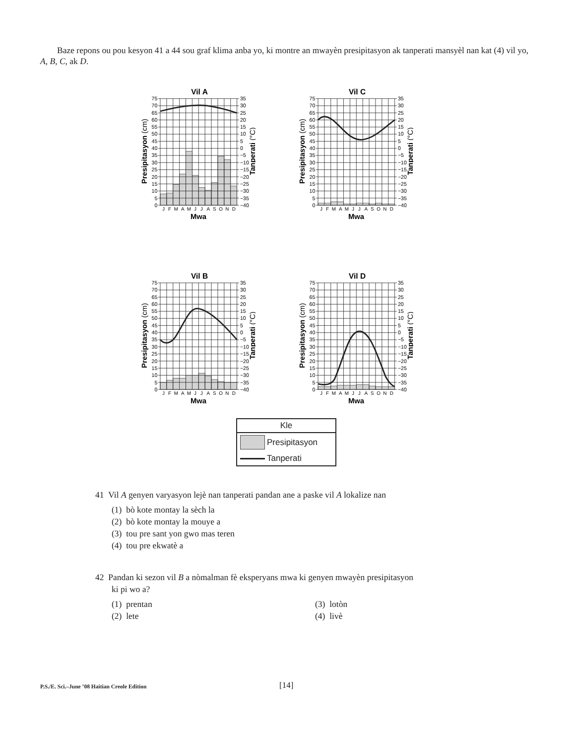Baze repons ou pou kesyon 41 a 44 sou graf klima anba yo, ki montre an mwayèn presipitasyon ak tanperati mansyèl nan kat (4) vil yo, A, B, C, ak D.
Vil A
75
70
65
60
55
50
45
40
35
30
25
20
15
10
5
0
35
30
25
20
15
10
5
0
−5
−10
−15
−20
−25
−30
−35
−40
J
F
M
A
M
J
J
A
S
O
N
D
Mwa
Presipitasyon (cm)
Tanperati (°C)
Vil C
75
70
65
60
55
50
45
40
35
30
25
20
15
10
5
0
35
30
25
20
15
10
5
0
−5
−10
−15
−20
−25
−30
−35
−40
J
F
M
A
M
J
J
A
S
O
N
D
Mwa
Presipitasyon (cm)
Tanperati (°C)
Vil B
75
70
65
60
55
50
45
40
35
30
25
20
15
10
5
0
35
30
25
20
15
10
5
0
−5
−10
−15
−20
−25
−30
−35
−40
J
F
M
A
M
J
J
A
S
O
N
D
Mwa
Presipitasyon (cm)
Tanperati (°C)
Vil D
75
70
65
60
55
50
45
40
35
30
25
20
15
10
5
0
35
30
25
20
15
10
5
0
−5
−10
−15
−20
−25
−30
−35
−40
J
F
M
A
M
J
J
A
S
O
N
D
Mwa
Presipitasyon (cm)
Tanperati (°C)
Kle
Presipitasyon
Tanperati
41 Vil A genyen varyasyon lejè nan tanperati pandan ane a paske vil A lokalize nan
(1) bò kote montay la sèch la
(2) bò kote montay la mouye a
(3) tou pre sant yon gwo mas teren
(4) tou pre ekwatè a
42 Pandan ki sezon vil B a nòmalman fè eksperyans mwa ki genyen mwayèn presipitasyon
ki pi wo a?
(1) prentan
(3) lotòn
(2) lete
(4) livè
P.S./E. Sci.–June ’08 Haitian Creole Edition [14]